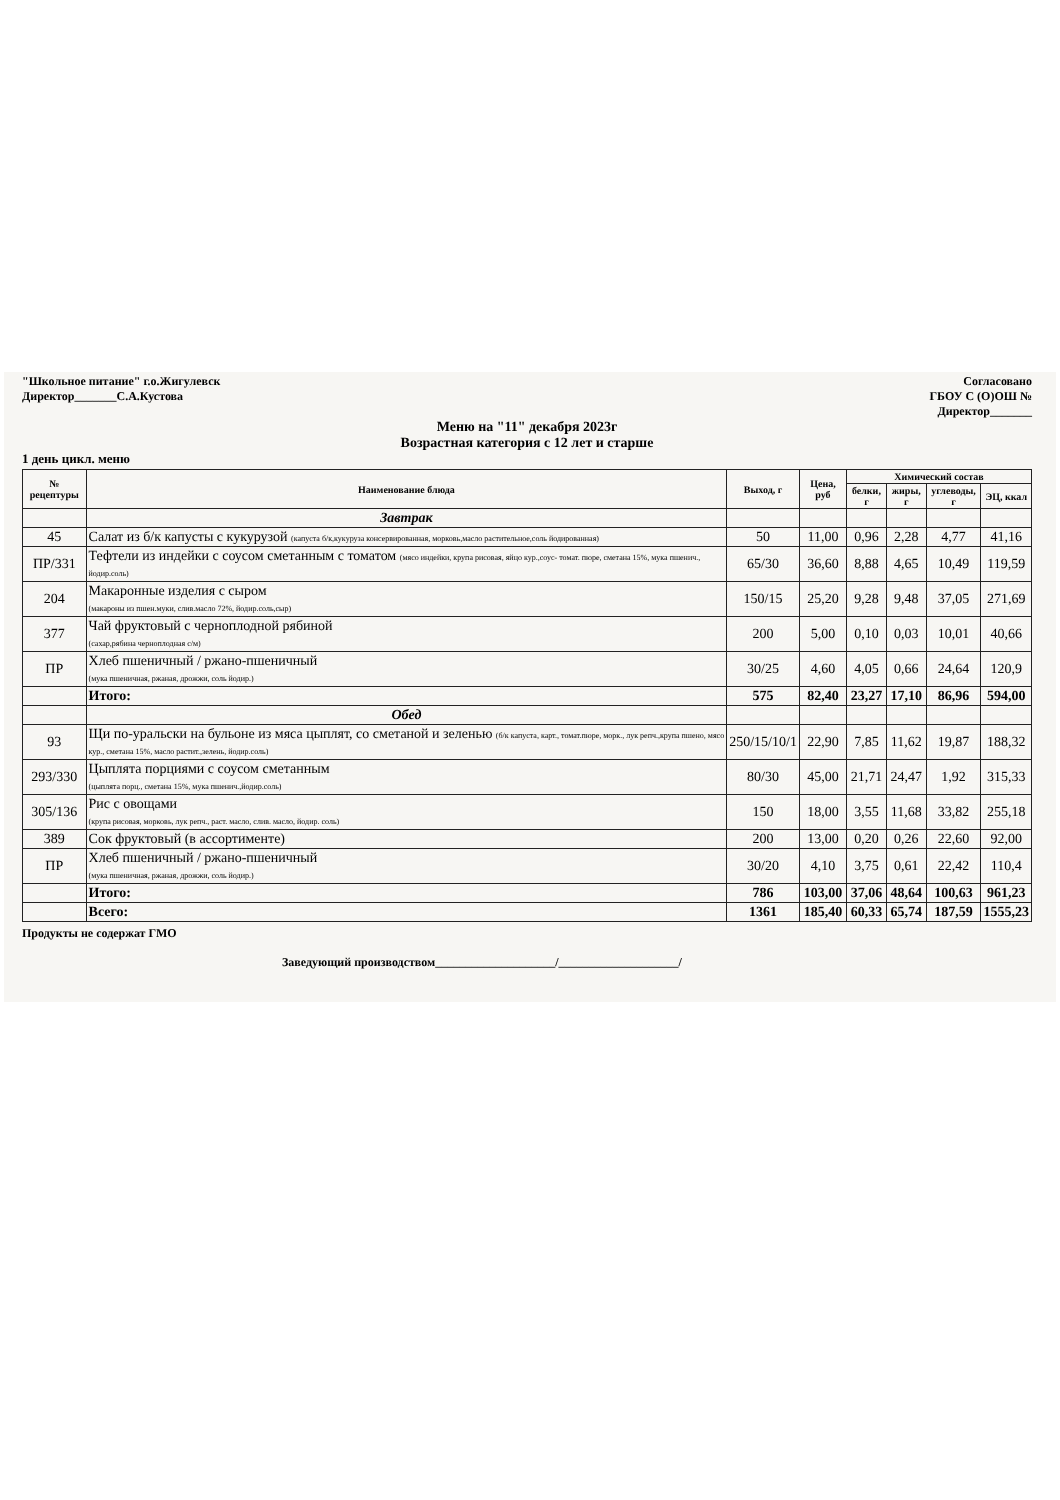"Школьное питание" г.о.Жигулевск
Директор_______С.А.Кустова
Согласовано
ГБОУ С (О)ОШ №
Директор_______
Меню на "11" декабря 2023г
Возрастная категория с 12 лет и старше
1 день цикл. меню
| № рецептуры | Наименование блюда | Выход, г | Цена, руб | Химический состав | | | |
| --- | --- | --- | --- | --- | --- | --- | --- |
| | | | | белки, г | жиры, г | углеводы, г | ЭЦ, ккал |
| | Завтрак | | | | | | |
| 45 | Салат из б/к капусты с кукурузой (капуста б/к,кукуруза консервированная, морковь,масло растительное,соль йодированная) | 50 | 11,00 | 0,96 | 2,28 | 4,77 | 41,16 |
| ПР/331 | Тефтели из индейки с соусом сметанным с томатом (мясо индейки, крупа рисовая, яйцо кур.,соус- томат. пюре, сметана 15%, мука пшенич., йодир.соль) | 65/30 | 36,60 | 8,88 | 4,65 | 10,49 | 119,59 |
| 204 | Макаронные изделия с сыром (макароны из пшен.муки, слив.масло 72%, йодир.соль,сыр) | 150/15 | 25,20 | 9,28 | 9,48 | 37,05 | 271,69 |
| 377 | Чай фруктовый с черноплодной рябиной (сахар,рябина черноплодная с/м) | 200 | 5,00 | 0,10 | 0,03 | 10,01 | 40,66 |
| ПР | Хлеб пшеничный / ржано-пшеничный (мука пшеничная, ржаная, дрожжи, соль йодир.) | 30/25 | 4,60 | 4,05 | 0,66 | 24,64 | 120,9 |
| | Итого: | 575 | 82,40 | 23,27 | 17,10 | 86,96 | 594,00 |
| | Обед | | | | | | |
| 93 | Щи по-уральски на бульоне из мяса цыплят, со сметаной и зеленью (б/к капуста, карт., томат.пюре, морк., лук репч.,крупа пшено, мясо кур., сметана 15%, масло растит.,зелень, йодир.соль) | 250/15/10/1 | 22,90 | 7,85 | 11,62 | 19,87 | 188,32 |
| 293/330 | Цыплята порциями с соусом сметанным (цыплята порц., сметана 15%, мука пшенич.,йодир.соль) | 80/30 | 45,00 | 21,71 | 24,47 | 1,92 | 315,33 |
| 305/136 | Рис с овощами (крупа рисовая, морковь, лук репч., раст. масло, слив. масло, йодир. соль) | 150 | 18,00 | 3,55 | 11,68 | 33,82 | 255,18 |
| 389 | Сок фруктовый (в ассортименте) | 200 | 13,00 | 0,20 | 0,26 | 22,60 | 92,00 |
| ПР | Хлеб пшеничный / ржано-пшеничный (мука пшеничная, ржаная, дрожжи, соль йодир.) | 30/20 | 4,10 | 3,75 | 0,61 | 22,42 | 110,4 |
| | Итого: | 786 | 103,00 | 37,06 | 48,64 | 100,63 | 961,23 |
| | Всего: | 1361 | 185,40 | 60,33 | 65,74 | 187,59 | 1555,23 |
Продукты не содержат ГМО
Заведующий производством____________________/____________________/